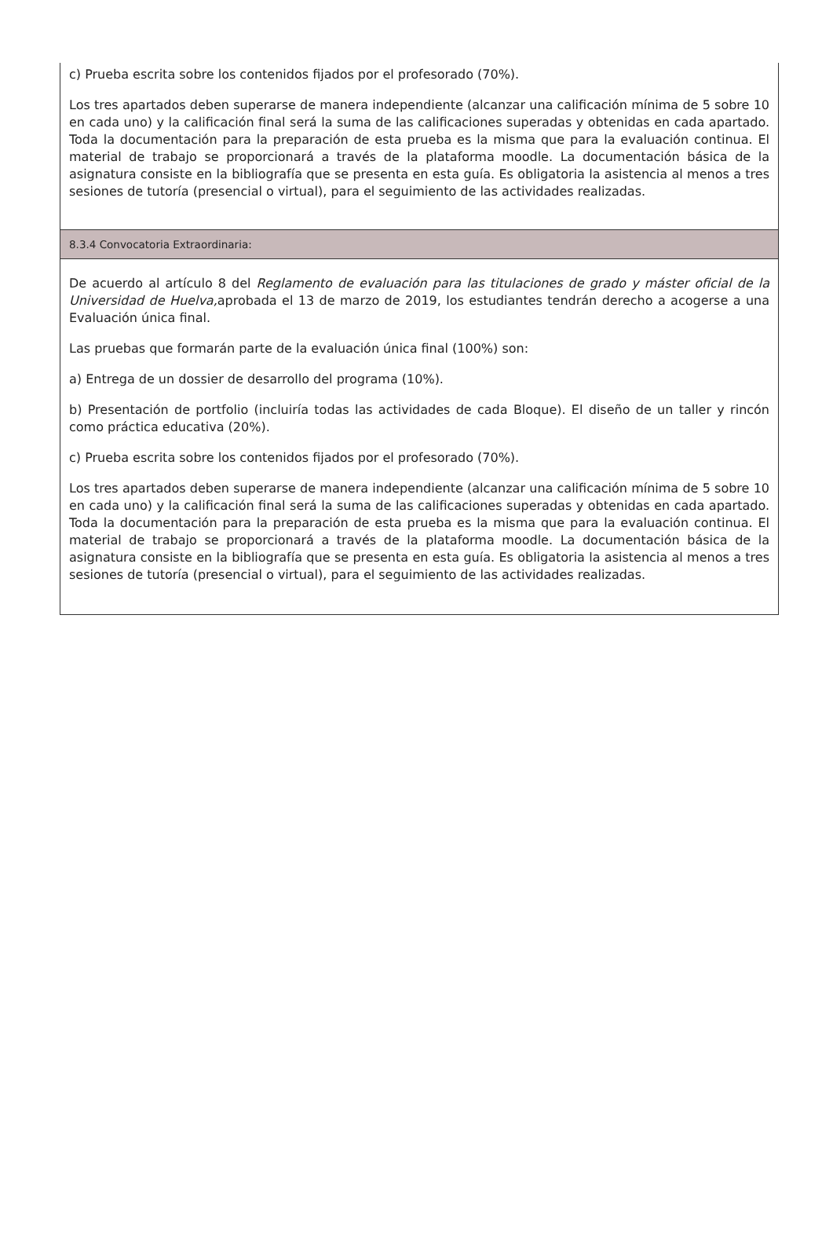c) Prueba escrita sobre los contenidos fijados por el profesorado (70%).
Los tres apartados deben superarse de manera independiente (alcanzar una calificación mínima de 5 sobre 10 en cada uno) y la calificación final será la suma de las calificaciones superadas y obtenidas en cada apartado. Toda la documentación para la preparación de esta prueba es la misma que para la evaluación continua. El material de trabajo se proporcionará a través de la plataforma moodle. La documentación básica de la asignatura consiste en la bibliografía que se presenta en esta guía. Es obligatoria la asistencia al menos a tres sesiones de tutoría (presencial o virtual), para el seguimiento de las actividades realizadas.
8.3.4 Convocatoria Extraordinaria:
De acuerdo al artículo 8 del Reglamento de evaluación para las titulaciones de grado y máster oficial de la Universidad de Huelva, aprobada el 13 de marzo de 2019, los estudiantes tendrán derecho a acogerse a una Evaluación única final.
Las pruebas que formarán parte de la evaluación única final (100%) son:
a) Entrega de un dossier de desarrollo del programa (10%).
b) Presentación de portfolio (incluiría todas las actividades de cada Bloque). El diseño de un taller y rincón como práctica educativa (20%).
c) Prueba escrita sobre los contenidos fijados por el profesorado (70%).
Los tres apartados deben superarse de manera independiente (alcanzar una calificación mínima de 5 sobre 10 en cada uno) y la calificación final será la suma de las calificaciones superadas y obtenidas en cada apartado. Toda la documentación para la preparación de esta prueba es la misma que para la evaluación continua. El material de trabajo se proporcionará a través de la plataforma moodle. La documentación básica de la asignatura consiste en la bibliografía que se presenta en esta guía. Es obligatoria la asistencia al menos a tres sesiones de tutoría (presencial o virtual), para el seguimiento de las actividades realizadas.